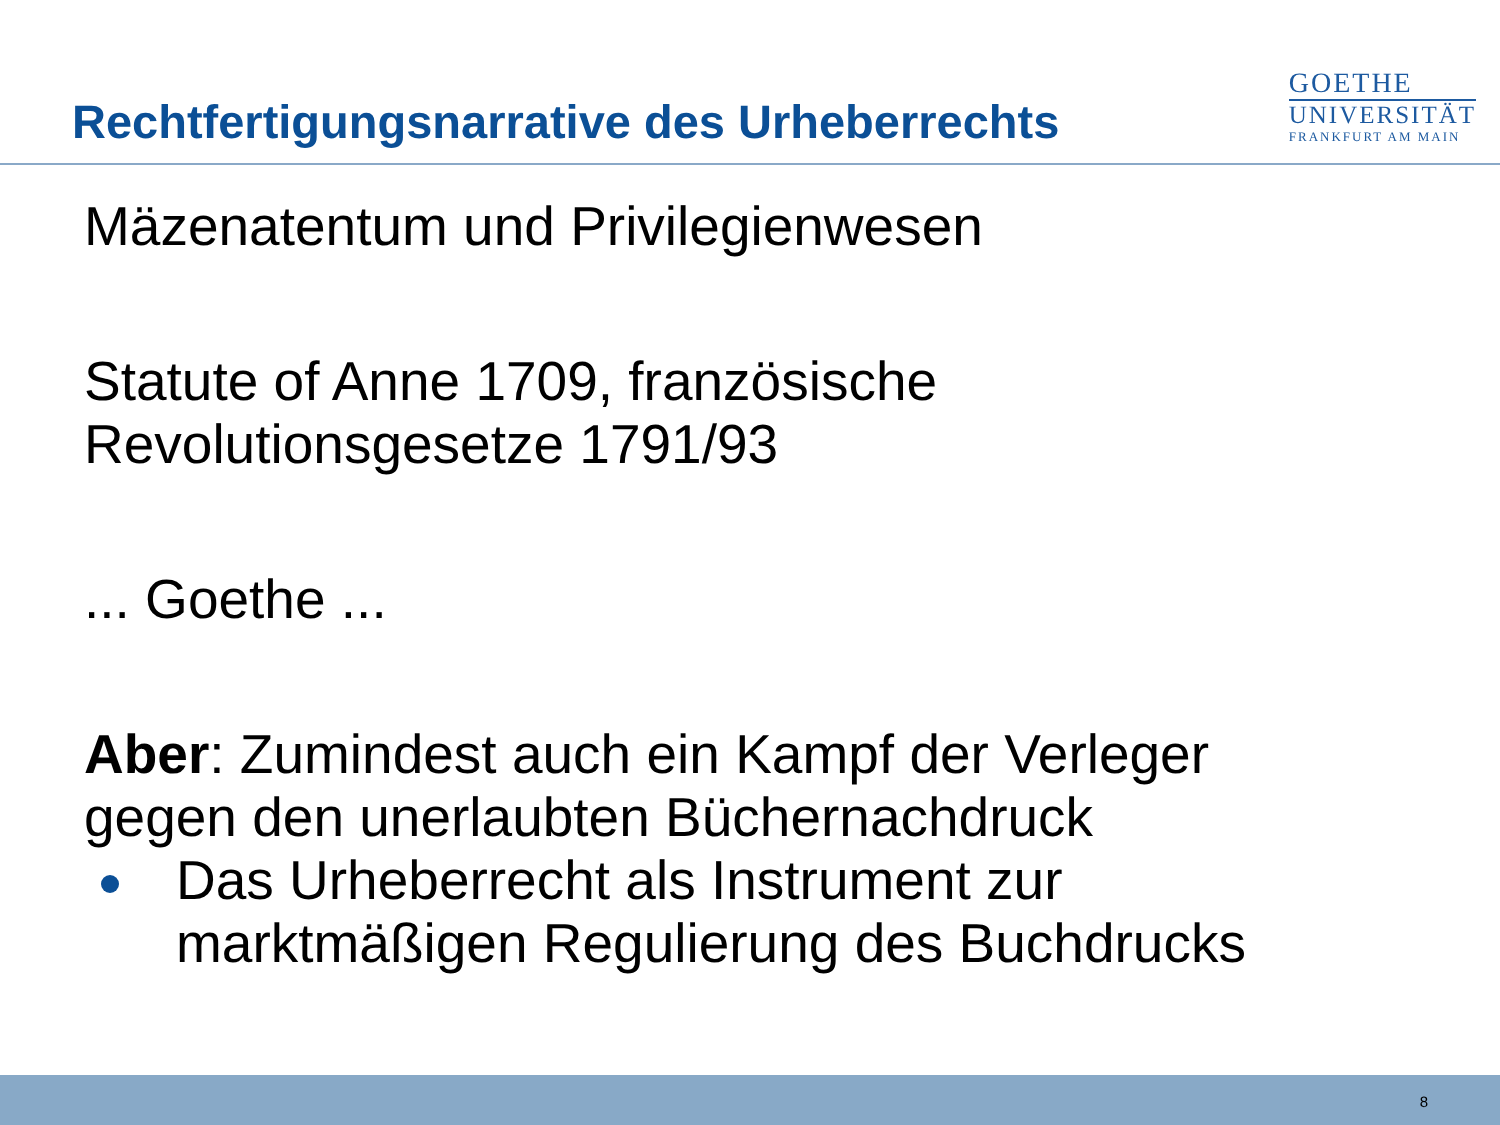Rechtfertigungsnarrative des Urheberrechts
GOETHE
UNIVERSITÄT
FRANKFURT AM MAIN
Mäzenatentum und Privilegienwesen
Statute of Anne 1709, französische
Revolutionsgesetze 1791/93
... Goethe ...
Aber: Zumindest auch ein Kampf der Verleger
gegen den unerlaubten Büchernachdruck
Das Urheberrecht als Instrument zur
marktmäßigen Regulierung des Buchdrucks
8